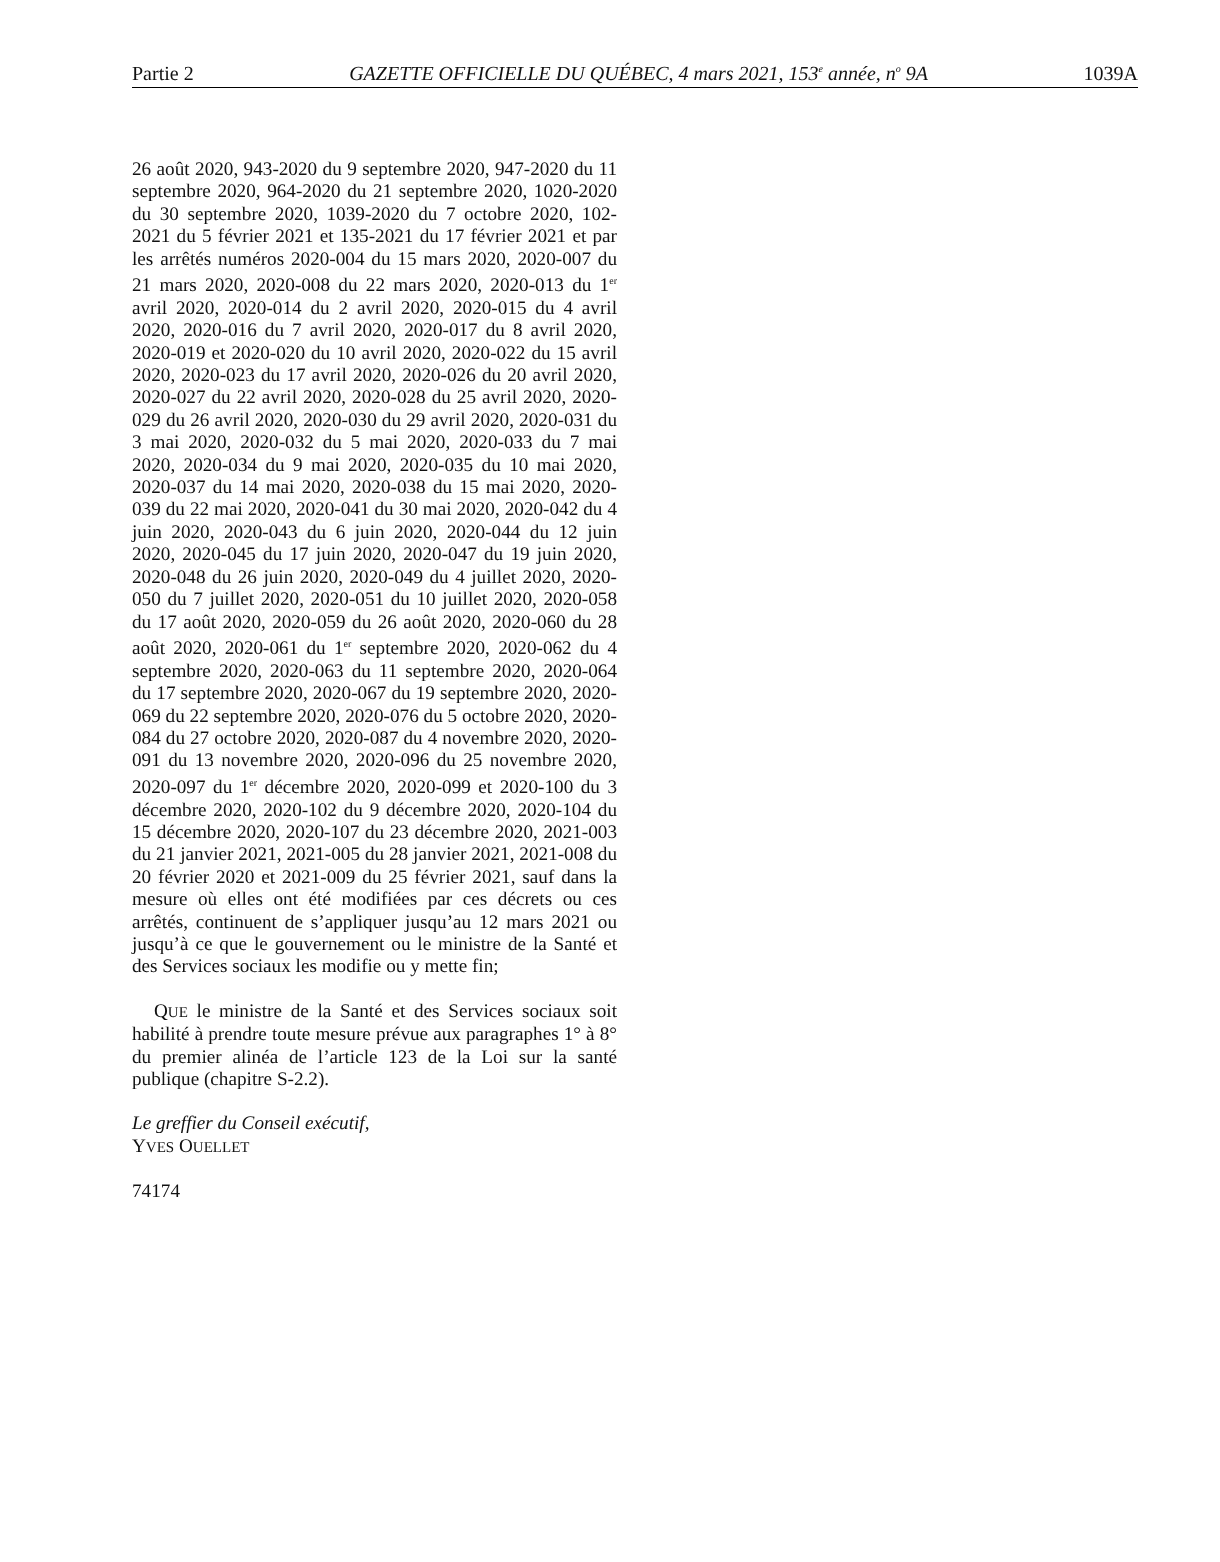Partie 2 GAZETTE OFFICIELLE DU QUÉBEC, 4 mars 2021, 153<sup>e</sup> année, n<sup>o</sup> 9A 1039A
26 août 2020, 943-2020 du 9 septembre 2020, 947-2020 du 11 septembre 2020, 964-2020 du 21 septembre 2020, 1020-2020 du 30 septembre 2020, 1039-2020 du 7 octobre 2020, 102-2021 du 5 février 2021 et 135-2021 du 17 février 2021 et par les arrêtés numéros 2020-004 du 15 mars 2020, 2020-007 du 21 mars 2020, 2020-008 du 22 mars 2020, 2020-013 du 1<sup>er</sup> avril 2020, 2020-014 du 2 avril 2020, 2020-015 du 4 avril 2020, 2020-016 du 7 avril 2020, 2020-017 du 8 avril 2020, 2020-019 et 2020-020 du 10 avril 2020, 2020-022 du 15 avril 2020, 2020-023 du 17 avril 2020, 2020-026 du 20 avril 2020, 2020-027 du 22 avril 2020, 2020-028 du 25 avril 2020, 2020-029 du 26 avril 2020, 2020-030 du 29 avril 2020, 2020-031 du 3 mai 2020, 2020-032 du 5 mai 2020, 2020-033 du 7 mai 2020, 2020-034 du 9 mai 2020, 2020-035 du 10 mai 2020, 2020-037 du 14 mai 2020, 2020-038 du 15 mai 2020, 2020-039 du 22 mai 2020, 2020-041 du 30 mai 2020, 2020-042 du 4 juin 2020, 2020-043 du 6 juin 2020, 2020-044 du 12 juin 2020, 2020-045 du 17 juin 2020, 2020-047 du 19 juin 2020, 2020-048 du 26 juin 2020, 2020-049 du 4 juillet 2020, 2020-050 du 7 juillet 2020, 2020-051 du 10 juillet 2020, 2020-058 du 17 août 2020, 2020-059 du 26 août 2020, 2020-060 du 28 août 2020, 2020-061 du 1<sup>er</sup> septembre 2020, 2020-062 du 4 septembre 2020, 2020-063 du 11 septembre 2020, 2020-064 du 17 septembre 2020, 2020-067 du 19 septembre 2020, 2020-069 du 22 septembre 2020, 2020-076 du 5 octobre 2020, 2020-084 du 27 octobre 2020, 2020-087 du 4 novembre 2020, 2020-091 du 13 novembre 2020, 2020-096 du 25 novembre 2020, 2020-097 du 1<sup>er</sup> décembre 2020, 2020-099 et 2020-100 du 3 décembre 2020, 2020-102 du 9 décembre 2020, 2020-104 du 15 décembre 2020, 2020-107 du 23 décembre 2020, 2021-003 du 21 janvier 2021, 2021-005 du 28 janvier 2021, 2021-008 du 20 février 2020 et 2021-009 du 25 février 2021, sauf dans la mesure où elles ont été modifiées par ces décrets ou ces arrêtés, continuent de s’appliquer jusqu’au 12 mars 2021 ou jusqu’à ce que le gouvernement ou le ministre de la Santé et des Services sociaux les modifie ou y mette fin;
QUE le ministre de la Santé et des Services sociaux soit habilité à prendre toute mesure prévue aux paragraphes 1° à 8° du premier alinéa de l’article 123 de la Loi sur la santé publique (chapitre S-2.2).
Le greffier du Conseil exécutif,
YVES OUELLET
74174